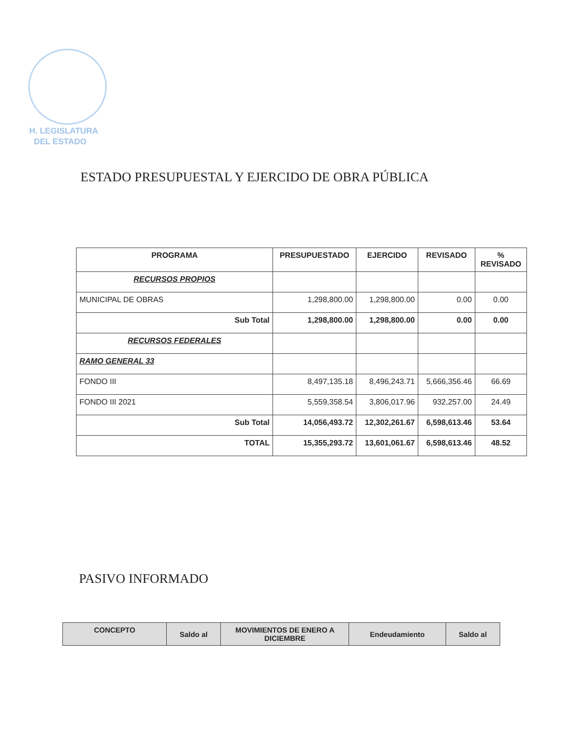H. LEGISLATURA
DEL ESTADO
ESTADO PRESUPUESTAL Y EJERCIDO DE OBRA PÚBLICA
| PROGRAMA | PRESUPUESTADO | EJERCIDO | REVISADO | % REVISADO |
| --- | --- | --- | --- | --- |
| RECURSOS PROPIOS | | | | |
| MUNICIPAL DE OBRAS | 1,298,800.00 | 1,298,800.00 | 0.00 | 0.00 |
| Sub Total | 1,298,800.00 | 1,298,800.00 | 0.00 | 0.00 |
| RECURSOS FEDERALES | | | | |
| RAMO GENERAL 33 | | | | |
| FONDO III | 8,497,135.18 | 8,496,243.71 | 5,666,356.46 | 66.69 |
| FONDO III 2021 | 5,559,358.54 | 3,806,017.96 | 932,257.00 | 24.49 |
| Sub Total | 14,056,493.72 | 12,302,261.67 | 6,598,613.46 | 53.64 |
| TOTAL | 15,355,293.72 | 13,601,061.67 | 6,598,613.46 | 48.52 |
PASIVO INFORMADO
| CONCEPTO | Saldo al | MOVIMIENTOS DE ENERO A DICIEMBRE | Endeudamiento | Saldo al |
| --- | --- | --- | --- | --- |